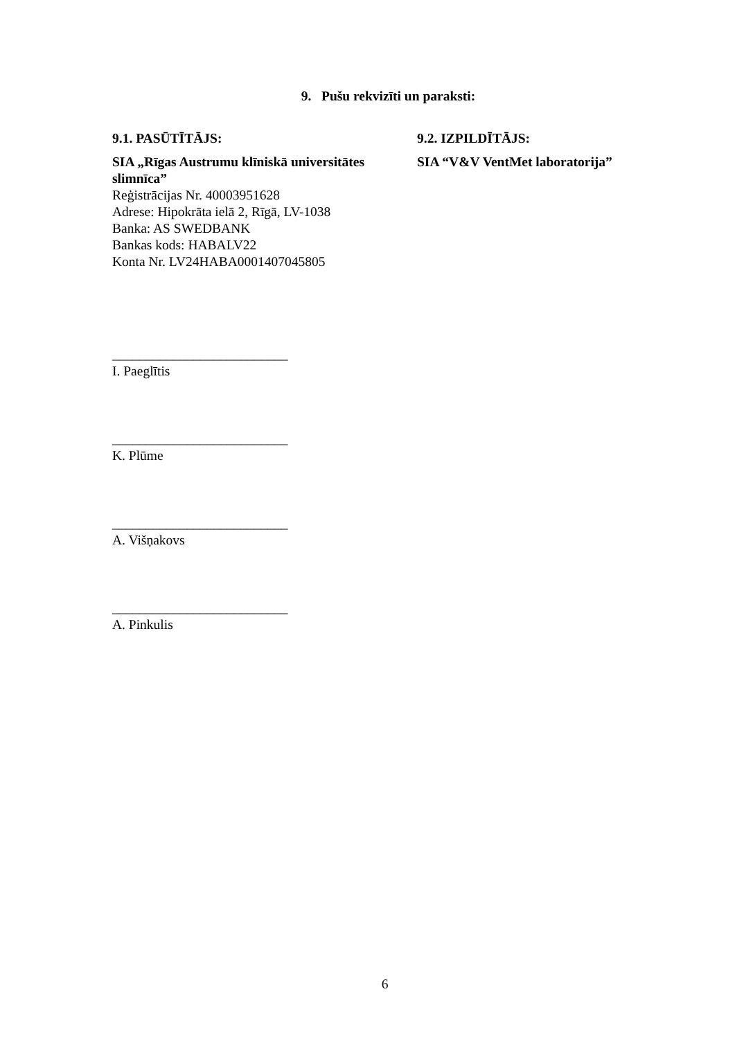9. Pušu rekvizīti un paraksti:
9.1. PASŪTĪTĀJS:
SIA „Rīgas Austrumu klīniskā universitātes slimnīca”
Reģistrācijas Nr. 40003951628
Adrese: Hipokrāta ielā 2, Rīgā, LV-1038
Banka: AS SWEDBANK
Bankas kods: HABALV22
Konta Nr. LV24HABA0001407045805
9.2. IZPILDĪTĀJS:
SIA “V&V VentMet laboratorija”
__________________________
I. Paeglītis
__________________________
K. Plūme
__________________________
A. Višņakovs
__________________________
A. Pinkulis
6